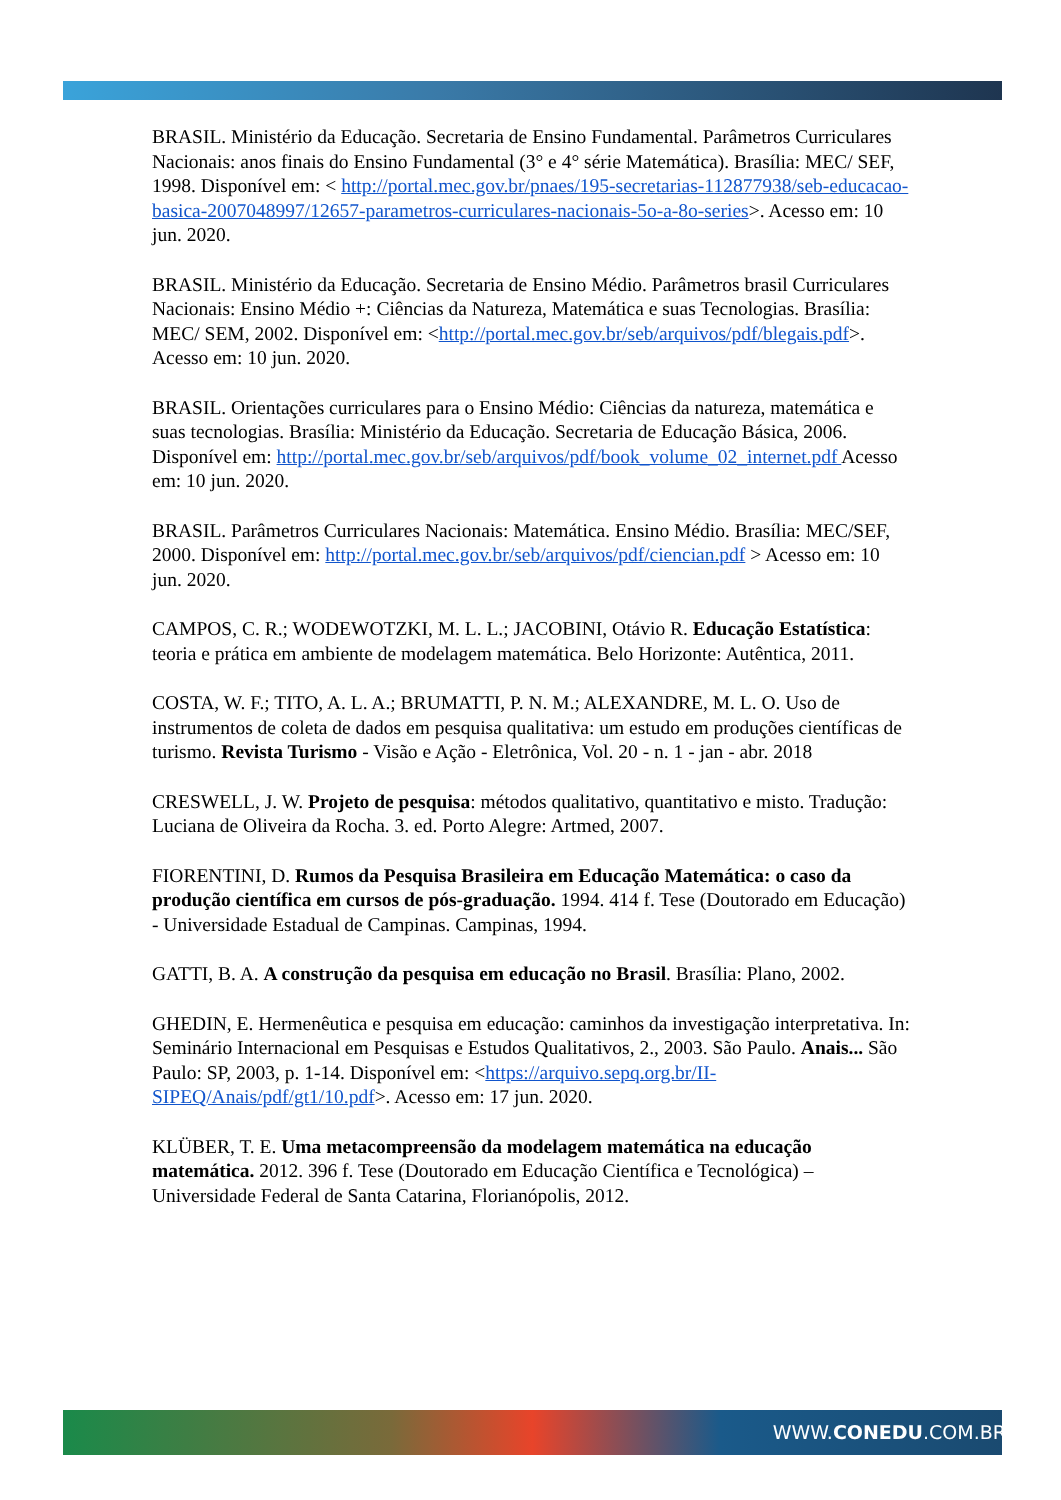BRASIL. Ministério da Educação. Secretaria de Ensino Fundamental. Parâmetros Curriculares Nacionais: anos finais do Ensino Fundamental (3° e 4° série Matemática). Brasília: MEC/ SEF, 1998. Disponível em: < http://portal.mec.gov.br/pnaes/195-secretarias-112877938/seb-educacao-basica-2007048997/12657-parametros-curriculares-nacionais-5o-a-8o-series>. Acesso em: 10 jun. 2020.
BRASIL. Ministério da Educação. Secretaria de Ensino Médio. Parâmetros brasil Curriculares Nacionais: Ensino Médio +: Ciências da Natureza, Matemática e suas Tecnologias. Brasília: MEC/ SEM, 2002. Disponível em: <http://portal.mec.gov.br/seb/arquivos/pdf/blegais.pdf>. Acesso em: 10 jun. 2020.
BRASIL. Orientações curriculares para o Ensino Médio: Ciências da natureza, matemática e suas tecnologias. Brasília: Ministério da Educação. Secretaria de Educação Básica, 2006. Disponível em: http://portal.mec.gov.br/seb/arquivos/pdf/book_volume_02_internet.pdf Acesso em: 10 jun. 2020.
BRASIL. Parâmetros Curriculares Nacionais: Matemática. Ensino Médio. Brasília: MEC/SEF, 2000. Disponível em: http://portal.mec.gov.br/seb/arquivos/pdf/ciencian.pdf > Acesso em: 10 jun. 2020.
CAMPOS, C. R.; WODEWOTZKI, M. L. L.; JACOBINI, Otávio R. Educação Estatística: teoria e prática em ambiente de modelagem matemática. Belo Horizonte: Autêntica, 2011.
COSTA, W. F.; TITO, A. L. A.; BRUMATTI, P. N. M.; ALEXANDRE, M. L. O. Uso de instrumentos de coleta de dados em pesquisa qualitativa: um estudo em produções científicas de turismo. Revista Turismo - Visão e Ação - Eletrônica, Vol. 20 - n. 1 - jan - abr. 2018
CRESWELL, J. W. Projeto de pesquisa: métodos qualitativo, quantitativo e misto. Tradução: Luciana de Oliveira da Rocha. 3. ed. Porto Alegre: Artmed, 2007.
FIORENTINI, D. Rumos da Pesquisa Brasileira em Educação Matemática: o caso da produção científica em cursos de pós-graduação. 1994. 414 f. Tese (Doutorado em Educação) - Universidade Estadual de Campinas. Campinas, 1994.
GATTI, B. A. A construção da pesquisa em educação no Brasil. Brasília: Plano, 2002.
GHEDIN, E. Hermenêutica e pesquisa em educação: caminhos da investigação interpretativa. In: Seminário Internacional em Pesquisas e Estudos Qualitativos, 2., 2003. São Paulo. Anais... São Paulo: SP, 2003, p. 1-14. Disponível em: <https://arquivo.sepq.org.br/II-SIPEQ/Anais/pdf/gt1/10.pdf>. Acesso em: 17 jun. 2020.
KLÜBER, T. E. Uma metacompreensão da modelagem matemática na educação matemática. 2012. 396 f. Tese (Doutorado em Educação Científica e Tecnológica) – Universidade Federal de Santa Catarina, Florianópolis, 2012.
WWW.CONEDU.COM.BR